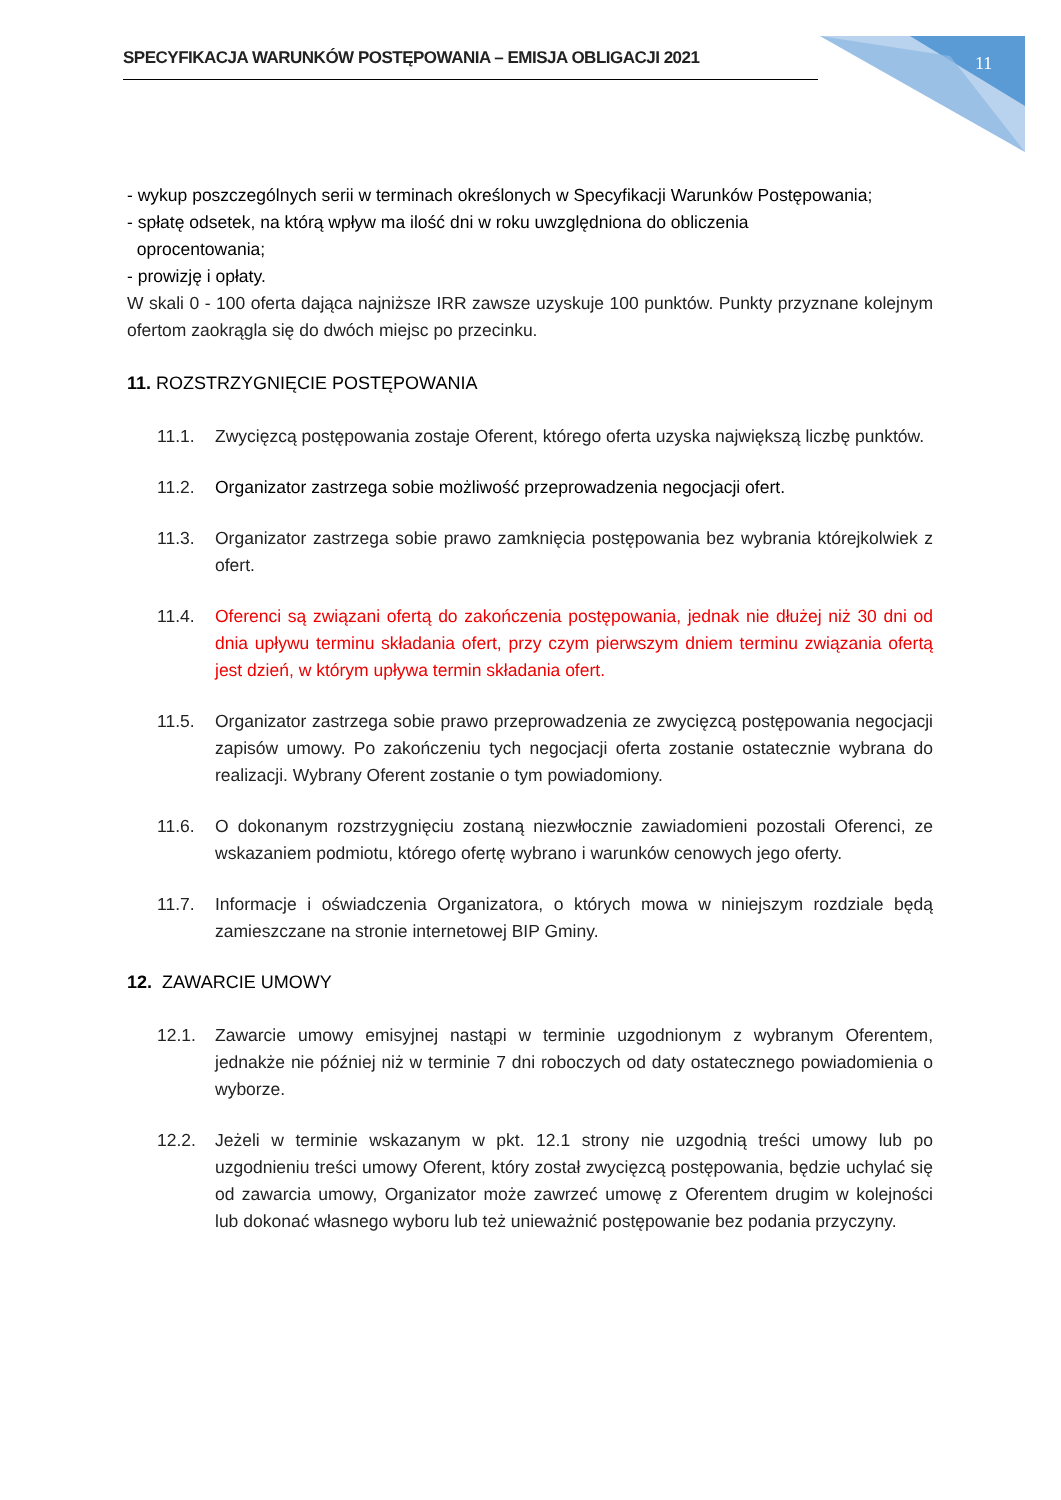SPECYFIKACJA WARUNKÓW POSTĘPOWANIA – EMISJA OBLIGACJI 2021 11
- wykup poszczególnych serii w terminach określonych w Specyfikacji Warunków Postępowania;
- spłatę odsetek, na którą wpływ ma ilość dni w roku uwzględniona do obliczenia
oprocentowania;
- prowizję i opłaty.
W skali 0 - 100 oferta dająca najniższe IRR zawsze uzyskuje 100 punktów. Punkty przyznane kolejnym ofertom zaokrągla się do dwóch miejsc po przecinku.
11. ROZSTRZYGNIĘCIE POSTĘPOWANIA
11.1. Zwycięzcą postępowania zostaje Oferent, którego oferta uzyska największą liczbę punktów.
11.2. Organizator zastrzega sobie możliwość przeprowadzenia negocjacji ofert.
11.3. Organizator zastrzega sobie prawo zamknięcia postępowania bez wybrania którejkolwiek z ofert.
11.4. Oferenci są związani ofertą do zakończenia postępowania, jednak nie dłużej niż 30 dni od dnia upływu terminu składania ofert, przy czym pierwszym dniem terminu związania ofertą jest dzień, w którym upływa termin składania ofert.
11.5. Organizator zastrzega sobie prawo przeprowadzenia ze zwycięzcą postępowania negocjacji zapisów umowy. Po zakończeniu tych negocjacji oferta zostanie ostatecznie wybrana do realizacji. Wybrany Oferent zostanie o tym powiadomiony.
11.6. O dokonanym rozstrzygnięciu zostaną niezwłocznie zawiadomieni pozostali Oferenci, ze wskazaniem podmiotu, którego ofertę wybrano i warunków cenowych jego oferty.
11.7. Informacje i oświadczenia Organizatora, o których mowa w niniejszym rozdziale będą zamieszczane na stronie internetowej BIP Gminy.
12. ZAWARCIE UMOWY
12.1. Zawarcie umowy emisyjnej nastąpi w terminie uzgodnionym z wybranym Oferentem, jednakże nie później niż w terminie 7 dni roboczych od daty ostatecznego powiadomienia o wyborze.
12.2. Jeżeli w terminie wskazanym w pkt. 12.1 strony nie uzgodnią treści umowy lub po uzgodnieniu treści umowy Oferent, który został zwycięzcą postępowania, będzie uchylać się od zawarcia umowy, Organizator może zawrzeć umowę z Oferentem drugim w kolejności lub dokonać własnego wyboru lub też unieważnić postępowanie bez podania przyczyny.